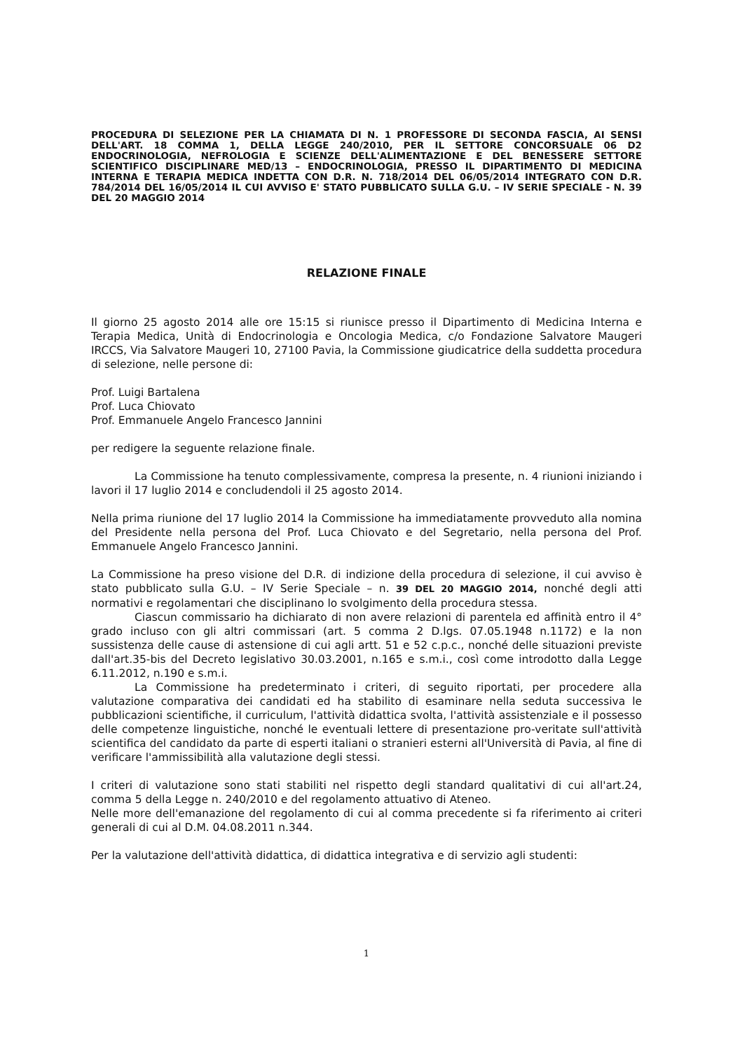PROCEDURA DI SELEZIONE PER LA CHIAMATA DI N. 1 PROFESSORE DI SECONDA FASCIA, AI SENSI DELL'ART. 18 COMMA 1, DELLA LEGGE 240/2010, PER IL SETTORE CONCORSUALE 06 D2 ENDOCRINOLOGIA, NEFROLOGIA E SCIENZE DELL'ALIMENTAZIONE E DEL BENESSERE SETTORE SCIENTIFICO DISCIPLINARE MED/13 – ENDOCRINOLOGIA, PRESSO IL DIPARTIMENTO DI MEDICINA INTERNA E TERAPIA MEDICA INDETTA CON D.R. N. 718/2014 DEL 06/05/2014 INTEGRATO CON D.R. 784/2014 DEL 16/05/2014 IL CUI AVVISO E' STATO PUBBLICATO SULLA G.U. – IV SERIE SPECIALE - N. 39 DEL 20 MAGGIO 2014
RELAZIONE FINALE
Il giorno 25 agosto 2014 alle ore 15:15 si riunisce presso il Dipartimento di Medicina Interna e Terapia Medica, Unità di Endocrinologia e Oncologia Medica, c/o Fondazione Salvatore Maugeri IRCCS, Via Salvatore Maugeri 10, 27100 Pavia, la Commissione giudicatrice della suddetta procedura di selezione, nelle persone di:
Prof. Luigi Bartalena
Prof. Luca Chiovato
Prof. Emmanuele Angelo Francesco Jannini
per redigere la seguente relazione finale.
La Commissione ha tenuto complessivamente, compresa la presente, n. 4 riunioni iniziando i lavori il 17 luglio 2014 e concludendoli il 25 agosto 2014.
Nella prima riunione del 17 luglio 2014 la Commissione ha immediatamente provveduto alla nomina del Presidente nella persona del Prof. Luca Chiovato e del Segretario, nella persona del Prof. Emmanuele Angelo Francesco Jannini.
La Commissione ha preso visione del D.R. di indizione della procedura di selezione, il cui avviso è stato pubblicato sulla G.U. – IV Serie Speciale – n. 39 DEL 20 MAGGIO 2014, nonché degli atti normativi e regolamentari che disciplinano lo svolgimento della procedura stessa.
Ciascun commissario ha dichiarato di non avere relazioni di parentela ed affinità entro il 4° grado incluso con gli altri commissari (art. 5 comma 2 D.lgs. 07.05.1948 n.1172) e la non sussistenza delle cause di astensione di cui agli artt. 51 e 52 c.p.c., nonché delle situazioni previste dall'art.35-bis del Decreto legislativo 30.03.2001, n.165 e s.m.i., così come introdotto dalla Legge 6.11.2012, n.190 e s.m.i.
La Commissione ha predeterminato i criteri, di seguito riportati, per procedere alla valutazione comparativa dei candidati ed ha stabilito di esaminare nella seduta successiva le pubblicazioni scientifiche, il curriculum, l'attività didattica svolta, l'attività assistenziale e il possesso delle competenze linguistiche, nonché le eventuali lettere di presentazione pro-veritate sull'attività scientifica del candidato da parte di esperti italiani o stranieri esterni all'Università di Pavia, al fine di verificare l'ammissibilità alla valutazione degli stessi.
I criteri di valutazione sono stati stabiliti nel rispetto degli standard qualitativi di cui all'art.24, comma 5 della Legge n. 240/2010 e del regolamento attuativo di Ateneo.
Nelle more dell'emanazione del regolamento di cui al comma precedente si fa riferimento ai criteri generali di cui al D.M. 04.08.2011 n.344.
Per la valutazione dell'attività didattica, di didattica integrativa e di servizio agli studenti:
1